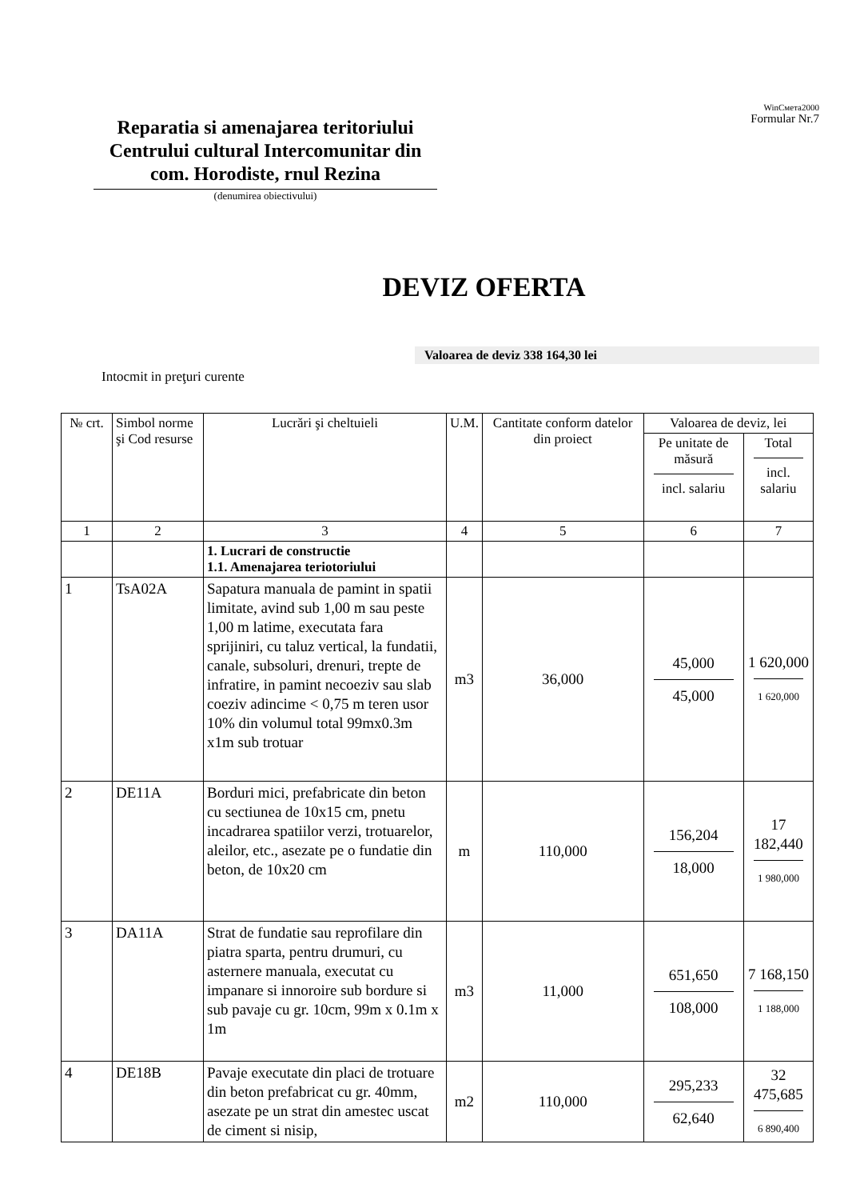WinСмета2000
Formular Nr.7
Reparatia si amenajarea teritoriului Centrului cultural Intercomunitar din com. Horodiste, rnul Rezina
(denumirea obiectivului)
DEVIZ OFERTA
Valoarea de deviz 338 164,30 lei
Intocmit in preţuri curente
| № crt. | Simbol norme şi Cod resurse | Lucrări şi cheltuieli | U.M. | Cantitate conform datelor din proiect | Valoarea de deviz, lei | |
| --- | --- | --- | --- | --- | --- | --- |
| | | | | | Pe unitate de măsură incl. salariu | Total incl. salariu |
| 1 | 2 | 3 | 4 | 5 | 6 | 7 |
| | | 1. Lucrari de constructie 1.1. Amenajarea teriotoriului | | | | |
| 1 | TsA02A | Sapatura manuala de pamint in spatii limitate, avind sub 1,00 m sau peste 1,00 m latime, executata fara sprijiniri, cu taluz vertical, la fundatii, canale, subsoluri, drenuri, trepte de infratire, in pamint necoeziv sau slab coeziv adincime < 0,75 m teren usor 10% din volumul total 99mx0.3m x1m sub trotuar | m3 | 36,000 | 45,000 45,000 | 1 620,000 1 620,000 |
| 2 | DE11A | Borduri mici, prefabricate din beton cu sectiunea de 10x15 cm, pnetu incadrarea spatiilor verzi, trotuarelor, aleilor, etc., asezate pe o fundatie din beton, de 10x20 cm | m | 110,000 | 156,204 18,000 | 17 182,440 1 980,000 |
| 3 | DA11A | Strat de fundatie sau reprofilare din piatra sparta, pentru drumuri, cu asternere manuala, executat cu impanare si innoroire sub bordure si sub pavaje cu gr. 10cm, 99m x 0.1m x 1m | m3 | 11,000 | 651,650 108,000 | 7 168,150 1 188,000 |
| 4 | DE18B | Pavaje executate din placi de trotuare din beton prefabricat cu gr. 40mm, asezate pe un strat din amestec uscat de ciment si nisip, | m2 | 110,000 | 295,233 62,640 | 32 475,685 6 890,400 |